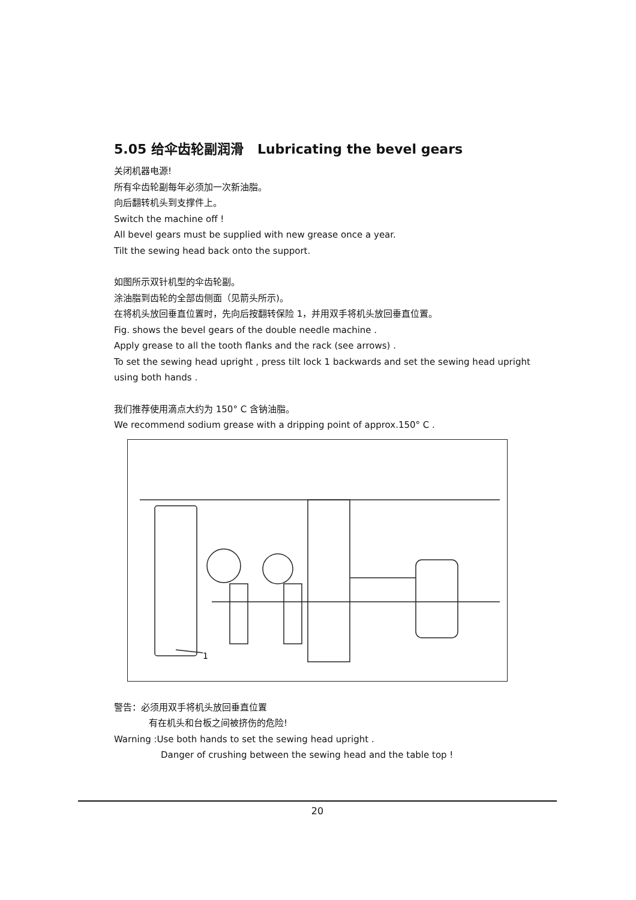5.05 给伞齿轮副润滑 Lubricating the bevel gears
关闭机器电源!
所有伞齿轮副每年必须加一次新油脂。
向后翻转机头到支撑件上。
Switch the machine off !
All bevel gears must be supplied with new grease once a year.
Tilt the sewing head back onto the support.
如图所示双针机型的伞齿轮副。
涂油脂到齿轮的全部齿侧面（见箭头所示)。
在将机头放回垂直位置时，先向后按翻转保险 1，并用双手将机头放回垂直位置。
Fig. shows the bevel gears of the double needle machine .
Apply grease to all the tooth flanks and the rack (see arrows) .
To set the sewing head upright , press tilt lock 1 backwards and set the sewing head upright using both hands .
我们推荐使用滴点大约为 150° C 含钠油脂。
We recommend sodium grease with a dripping point of approx.150° C .
1
警告：必须用双手将机头放回垂直位置
有在机头和台板之间被挤伤的危险!
Warning :Use both hands to set the sewing head upright .
Danger of crushing between the sewing head and the table top !
20